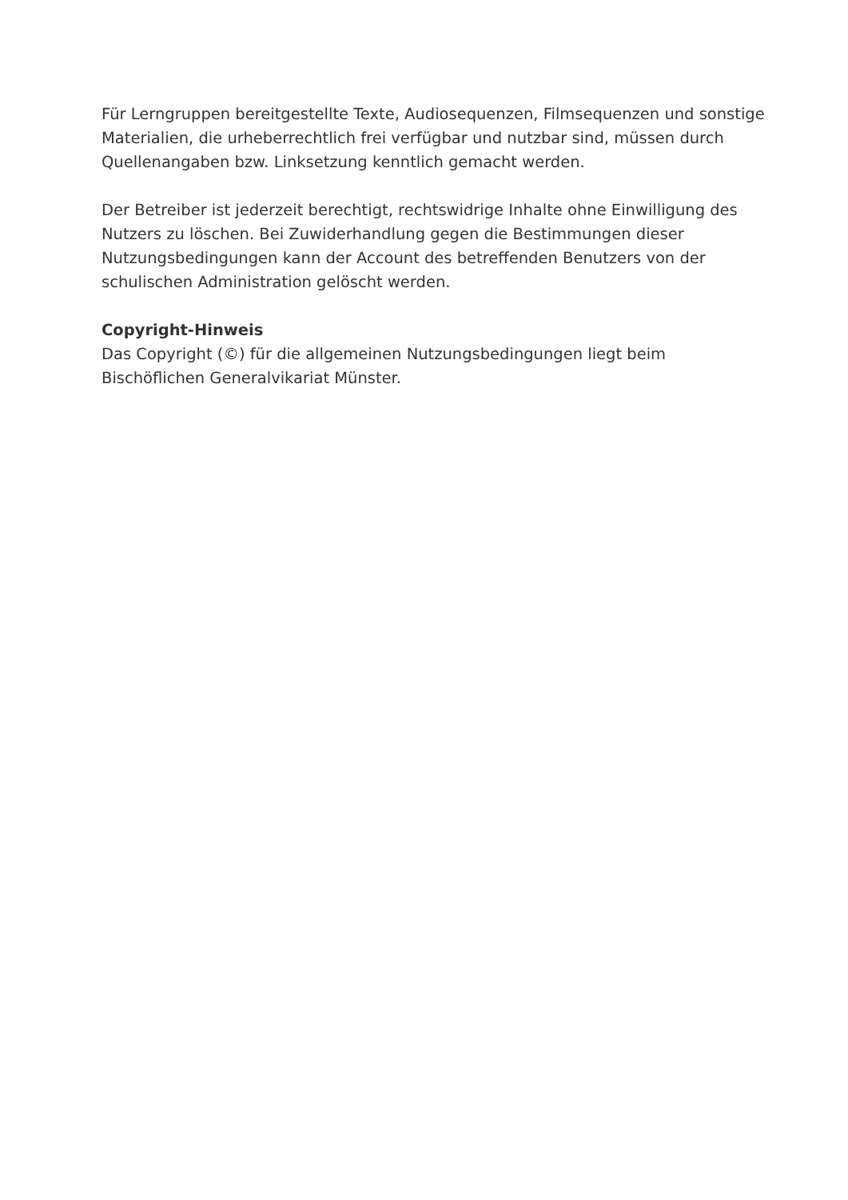Für Lerngruppen bereitgestellte Texte, Audiosequenzen, Filmsequenzen und sonstige Materialien, die urheberrechtlich frei verfügbar und nutzbar sind, müssen durch Quellenangaben bzw. Linksetzung kenntlich gemacht werden.
Der Betreiber ist jederzeit berechtigt, rechtswidrige Inhalte ohne Einwilligung des Nutzers zu löschen. Bei Zuwiderhandlung gegen die Bestimmungen dieser Nutzungsbedingungen kann der Account des betreffenden Benutzers von der schulischen Administration gelöscht werden.
Copyright-Hinweis
Das Copyright (©) für die allgemeinen Nutzungsbedingungen liegt beim Bischöflichen Generalvikariat Münster.